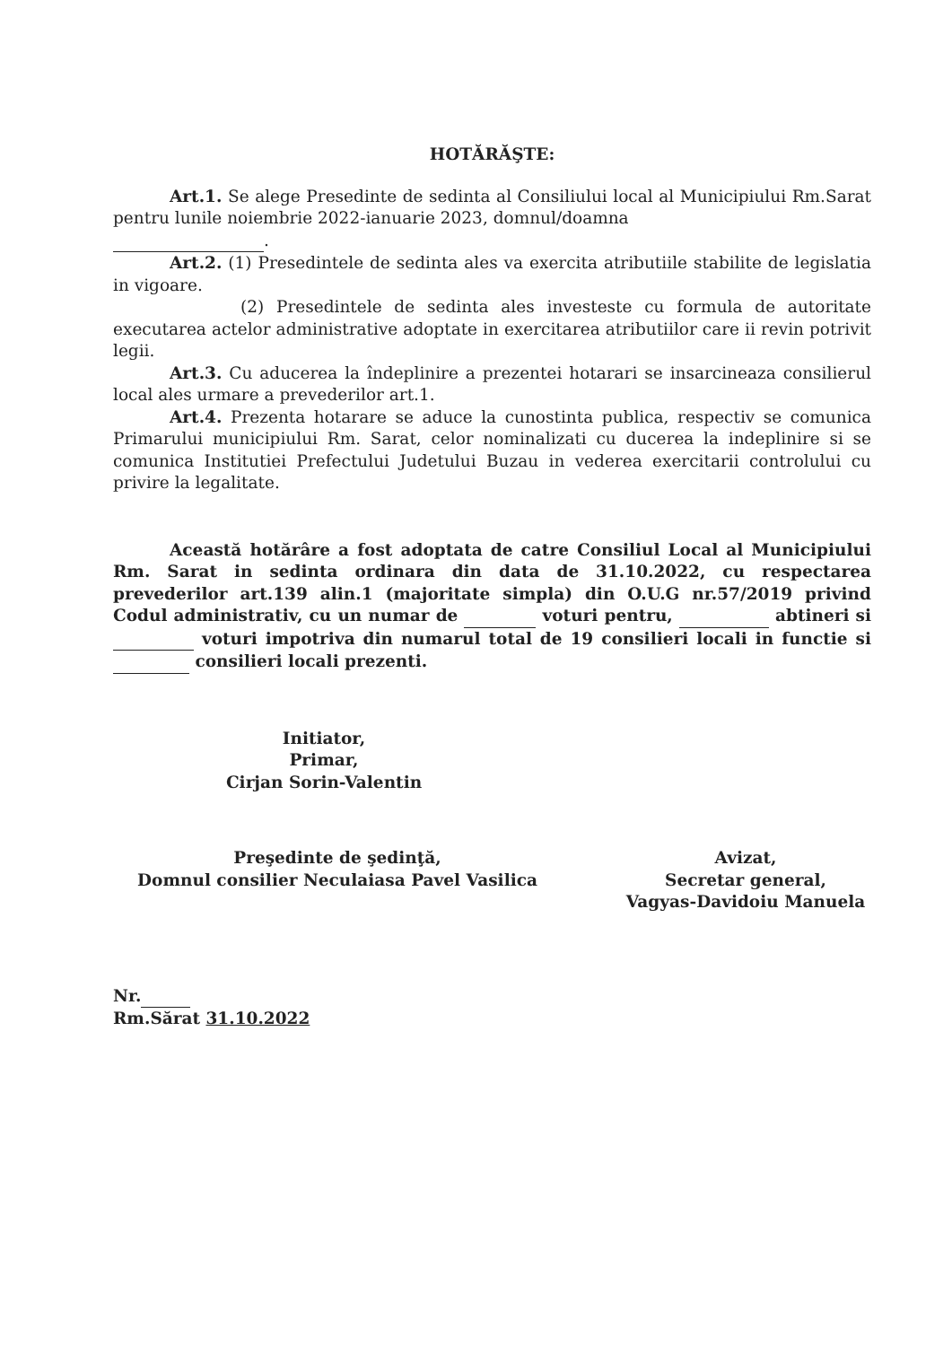HOTĂRĂŞTE:
Art.1. Se alege Presedinte de sedinta al Consiliului local al Municipiului Rm.Sarat pentru lunile noiembrie 2022-ianuarie 2023, domnul/doamna
.
Art.2. (1) Presedintele de sedinta ales va exercita atributiile stabilite de legislatia in vigoare.
(2) Presedintele de sedinta ales investeste cu formula de autoritate executarea actelor administrative adoptate in exercitarea atributiilor care ii revin potrivit legii.
Art.3. Cu aducerea la îndeplinire a prezentei hotarari se insarcineaza consilierul local ales urmare a prevederilor art.1.
Art.4. Prezenta hotarare se aduce la cunostinta publica, respectiv se comunica Primarului municipiului Rm. Sarat, celor nominalizati cu ducerea la indeplinire si se comunica Institutiei Prefectului Judetului Buzau in vederea exercitarii controlului cu privire la legalitate.
Această hotărâre a fost adoptata de catre Consiliul Local al Municipiului Rm. Sarat in sedinta ordinara din data de 31.10.2022, cu respectarea prevederilor art.139 alin.1 (majoritate simpla) din O.U.G nr.57/2019 privind Codul administrativ, cu un numar de voturi pentru, abtineri si voturi impotriva din numarul total de 19 consilieri locali in functie si consilieri locali prezenti.
Initiator,
Primar,
Cirjan Sorin-Valentin
Preşedinte de şedinţă,
Domnul consilier Neculaiasa Pavel Vasilica
Avizat,
Secretar general,
Vagyas-Davidoiu Manuela
Nr.
Rm.Sărat 31.10.2022